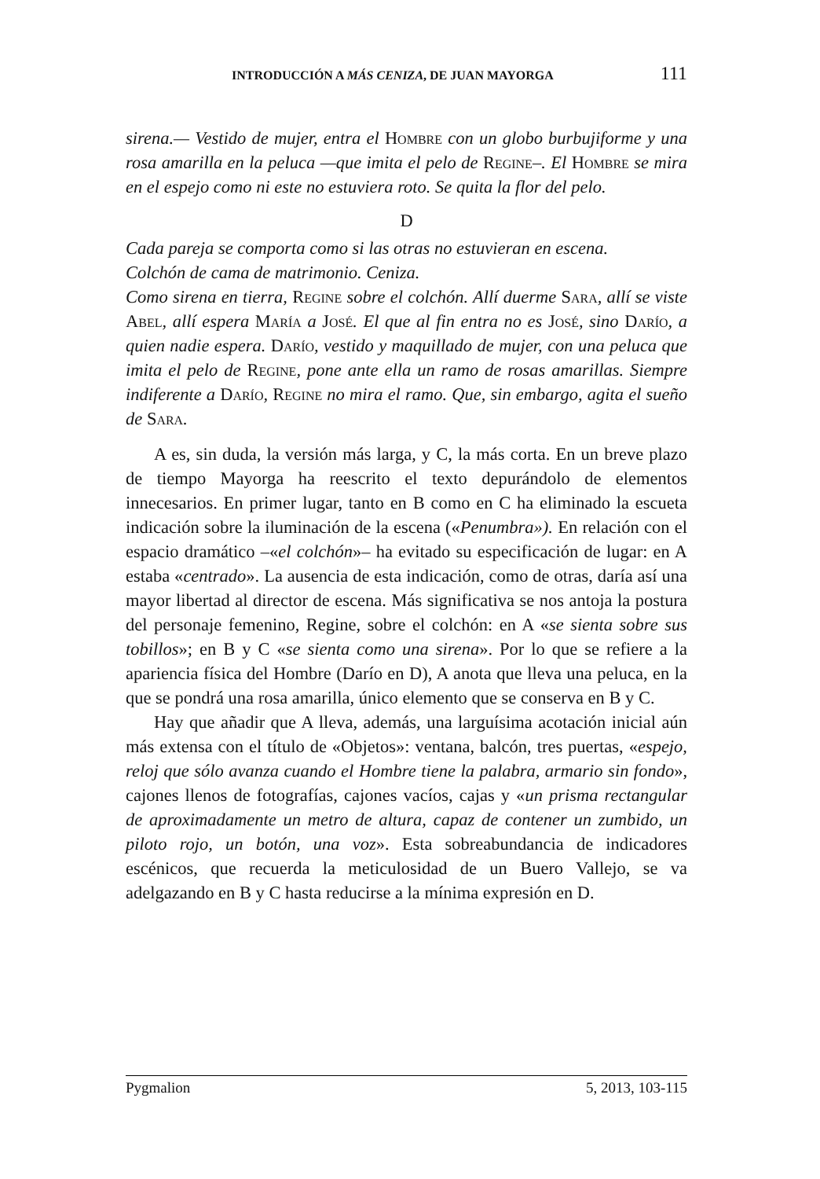INTRODUCCIÓN A MÁS CENIZA, DE JUAN MAYORGA 111
sirena.— Vestido de mujer, entra el Hombre con un globo burbujiforme y una rosa amarilla en la peluca —que imita el pelo de Regine–. El Hombre se mira en el espejo como ni este no estuviera roto. Se quita la flor del pelo.
D
Cada pareja se comporta como si las otras no estuvieran en escena.
Colchón de cama de matrimonio. Ceniza.
Como sirena en tierra, Regine sobre el colchón. Allí duerme Sara, allí se viste Abel, allí espera María a José. El que al fin entra no es José, sino Darío, a quien nadie espera. Darío, vestido y maquillado de mujer, con una peluca que imita el pelo de Regine, pone ante ella un ramo de rosas amarillas. Siempre indiferente a Darío, Regine no mira el ramo. Que, sin embargo, agita el sueño de Sara.
A es, sin duda, la versión más larga, y C, la más corta. En un breve plazo de tiempo Mayorga ha reescrito el texto depurándolo de elementos innecesarios. En primer lugar, tanto en B como en C ha eliminado la escueta indicación sobre la iluminación de la escena («Penumbra»). En relación con el espacio dramático –«el colchón»– ha evitado su especificación de lugar: en A estaba «centrado». La ausencia de esta indicación, como de otras, daría así una mayor libertad al director de escena. Más significativa se nos antoja la postura del personaje femenino, Regine, sobre el colchón: en A «se sienta sobre sus tobillos»; en B y C «se sienta como una sirena». Por lo que se refiere a la apariencia física del Hombre (Darío en D), A anota que lleva una peluca, en la que se pondrá una rosa amarilla, único elemento que se conserva en B y C.
Hay que añadir que A lleva, además, una larguísima acotación inicial aún más extensa con el título de «Objetos»: ventana, balcón, tres puertas, «espejo, reloj que sólo avanza cuando el Hombre tiene la palabra, armario sin fondo», cajones llenos de fotografías, cajones vacíos, cajas y «un prisma rectangular de aproximadamente un metro de altura, capaz de contener un zumbido, un piloto rojo, un botón, una voz». Esta sobreabundancia de indicadores escénicos, que recuerda la meticulosidad de un Buero Vallejo, se va adelgazando en B y C hasta reducirse a la mínima expresión en D.
Pygmalion 5, 2013, 103-115